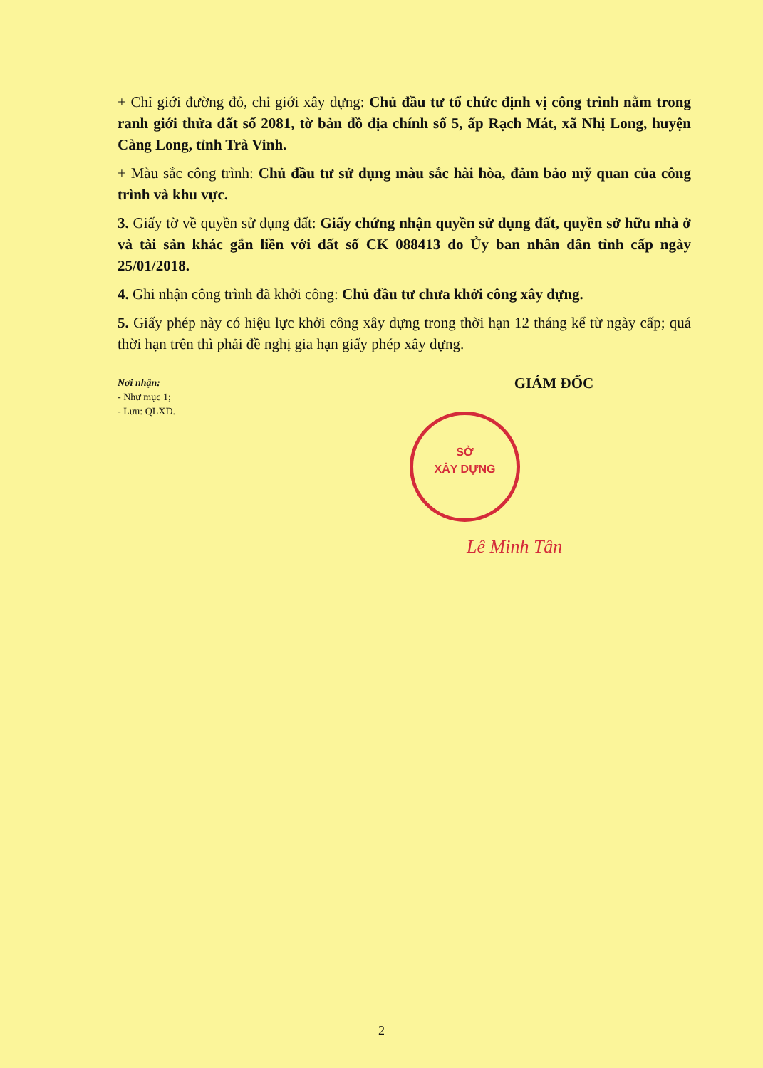+ Chỉ giới đường đỏ, chỉ giới xây dựng: Chủ đầu tư tổ chức định vị công trình nằm trong ranh giới thửa đất số 2081, tờ bản đồ địa chính số 5, ấp Rạch Mát, xã Nhị Long, huyện Càng Long, tỉnh Trà Vinh.
+ Màu sắc công trình: Chủ đầu tư sử dụng màu sắc hài hòa, đảm bảo mỹ quan của công trình và khu vực.
3. Giấy tờ về quyền sử dụng đất: Giấy chứng nhận quyền sử dụng đất, quyền sở hữu nhà ở và tài sản khác gắn liền với đất số CK 088413 do Ủy ban nhân dân tỉnh cấp ngày 25/01/2018.
4. Ghi nhận công trình đã khởi công: Chủ đầu tư chưa khởi công xây dựng.
5. Giấy phép này có hiệu lực khởi công xây dựng trong thời hạn 12 tháng kể từ ngày cấp; quá thời hạn trên thì phải đề nghị gia hạn giấy phép xây dựng.
Nơi nhận:
- Như mục 1;
- Lưu: QLXD.
GIÁM ĐỐC
SỞ
XÂY DỰNG
Lê Minh Tân
2